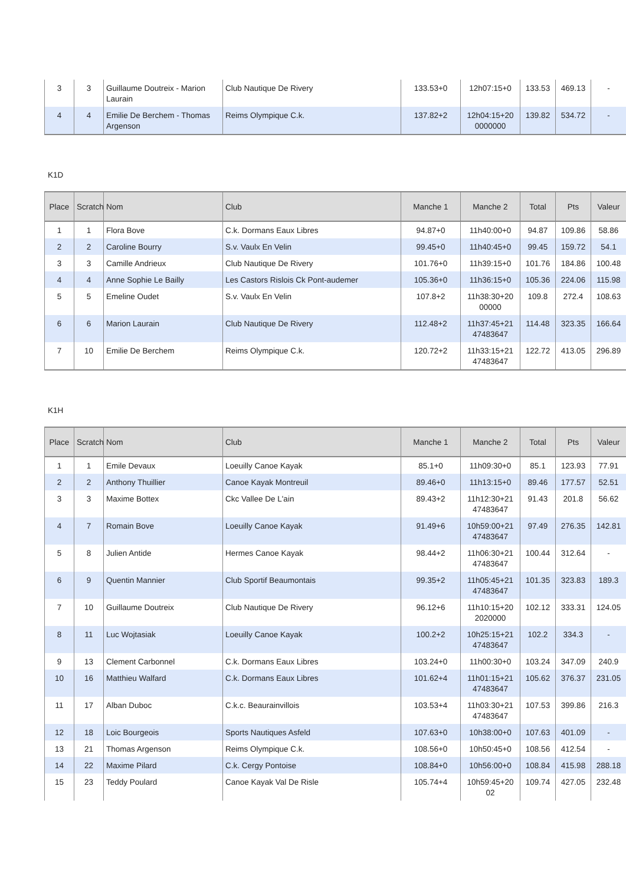| 3 | 3 | Guillaume Doutreix - Marion Laurain | Club Nautique De Rivery | 133.53+0 | 12h07:15+0 | 133.53 | 469.13 | - |
| 4 | 4 | Emilie De Berchem - Thomas Argenson | Reims Olympique C.k. | 137.82+2 | 12h04:15+20 0000000 | 139.82 | 534.72 | - |
K1D
| Place | Scratch | Nom | Club | Manche 1 | Manche 2 | Total | Pts | Valeur |
| --- | --- | --- | --- | --- | --- | --- | --- | --- |
| 1 | 1 | Flora Bove | C.k. Dormans Eaux Libres | 94.87+0 | 11h40:00+0 | 94.87 | 109.86 | 58.86 |
| 2 | 2 | Caroline Bourry | S.v. Vaulx En Velin | 99.45+0 | 11h40:45+0 | 99.45 | 159.72 | 54.1 |
| 3 | 3 | Camille Andrieux | Club Nautique De Rivery | 101.76+0 | 11h39:15+0 | 101.76 | 184.86 | 100.48 |
| 4 | 4 | Anne Sophie Le Bailly | Les Castors Rislois Ck Pont-audemer | 105.36+0 | 11h36:15+0 | 105.36 | 224.06 | 115.98 |
| 5 | 5 | Emeline Oudet | S.v. Vaulx En Velin | 107.8+2 | 11h38:30+20 00000 | 109.8 | 272.4 | 108.63 |
| 6 | 6 | Marion Laurain | Club Nautique De Rivery | 112.48+2 | 11h37:45+21 47483647 | 114.48 | 323.35 | 166.64 |
| 7 | 10 | Emilie De Berchem | Reims Olympique C.k. | 120.72+2 | 11h33:15+21 47483647 | 122.72 | 413.05 | 296.89 |
K1H
| Place | Scratch | Nom | Club | Manche 1 | Manche 2 | Total | Pts | Valeur |
| --- | --- | --- | --- | --- | --- | --- | --- | --- |
| 1 | 1 | Emile Devaux | Loeuilly Canoe Kayak | 85.1+0 | 11h09:30+0 | 85.1 | 123.93 | 77.91 |
| 2 | 2 | Anthony Thuillier | Canoe Kayak Montreuil | 89.46+0 | 11h13:15+0 | 89.46 | 177.57 | 52.51 |
| 3 | 3 | Maxime Bottex | Ckc Vallee De L'ain | 89.43+2 | 11h12:30+21 47483647 | 91.43 | 201.8 | 56.62 |
| 4 | 7 | Romain Bove | Loeuilly Canoe Kayak | 91.49+6 | 10h59:00+21 47483647 | 97.49 | 276.35 | 142.81 |
| 5 | 8 | Julien Antide | Hermes Canoe Kayak | 98.44+2 | 11h06:30+21 47483647 | 100.44 | 312.64 | - |
| 6 | 9 | Quentin Mannier | Club Sportif Beaumontais | 99.35+2 | 11h05:45+21 47483647 | 101.35 | 323.83 | 189.3 |
| 7 | 10 | Guillaume Doutreix | Club Nautique De Rivery | 96.12+6 | 11h10:15+20 2020000 | 102.12 | 333.31 | 124.05 |
| 8 | 11 | Luc Wojtasiak | Loeuilly Canoe Kayak | 100.2+2 | 10h25:15+21 47483647 | 102.2 | 334.3 | - |
| 9 | 13 | Clement Carbonnel | C.k. Dormans Eaux Libres | 103.24+0 | 11h00:30+0 | 103.24 | 347.09 | 240.9 |
| 10 | 16 | Matthieu Walfard | C.k. Dormans Eaux Libres | 101.62+4 | 11h01:15+21 47483647 | 105.62 | 376.37 | 231.05 |
| 11 | 17 | Alban Duboc | C.k.c. Beaurainvillois | 103.53+4 | 11h03:30+21 47483647 | 107.53 | 399.86 | 216.3 |
| 12 | 18 | Loic Bourgeois | Sports Nautiques Asfeld | 107.63+0 | 10h38:00+0 | 107.63 | 401.09 | - |
| 13 | 21 | Thomas Argenson | Reims Olympique C.k. | 108.56+0 | 10h50:45+0 | 108.56 | 412.54 | - |
| 14 | 22 | Maxime Pilard | C.k. Cergy Pontoise | 108.84+0 | 10h56:00+0 | 108.84 | 415.98 | 288.18 |
| 15 | 23 | Teddy Poulard | Canoe Kayak Val De Risle | 105.74+4 | 10h59:45+20 02 | 109.74 | 427.05 | 232.48 |